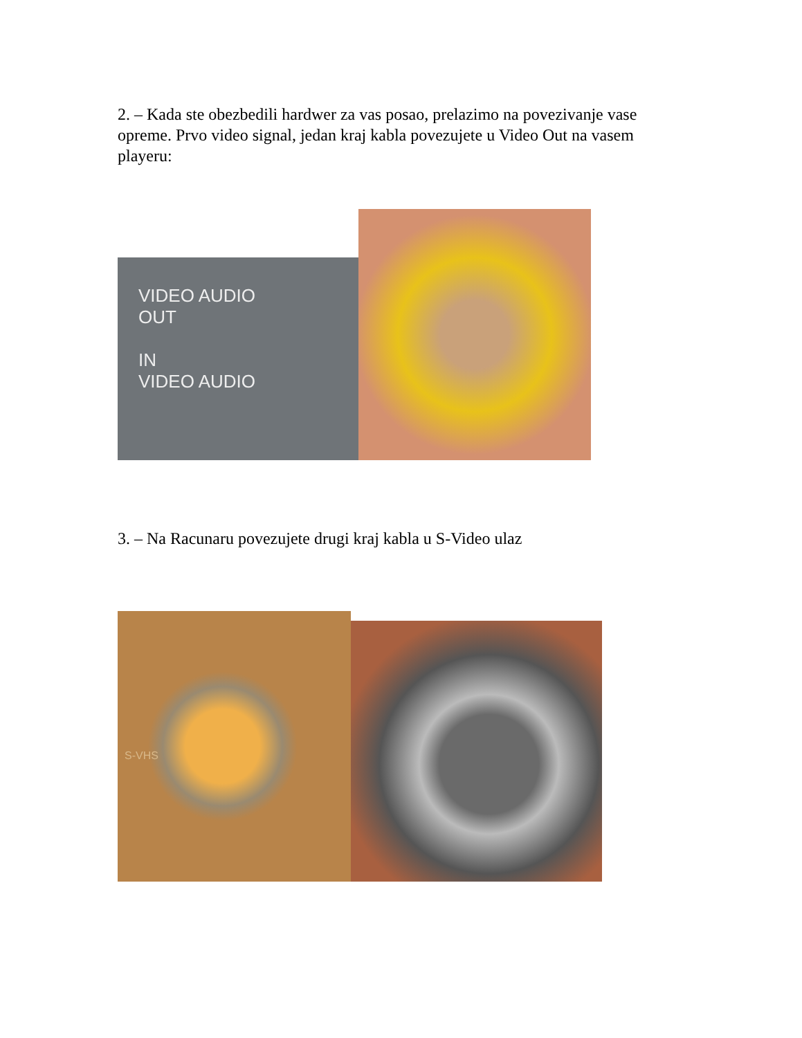2. – Kada ste obezbedili hardwer za vas posao, prelazimo na povezivanje vase opreme. Prvo video signal, jedan kraj kabla povezujete u Video Out na vasem playeru:
VIDEO AUDIO
OUT
IN
VIDEO AUDIO
3. – Na Racunaru povezujete drugi kraj kabla u S-Video ulaz
S-VHS